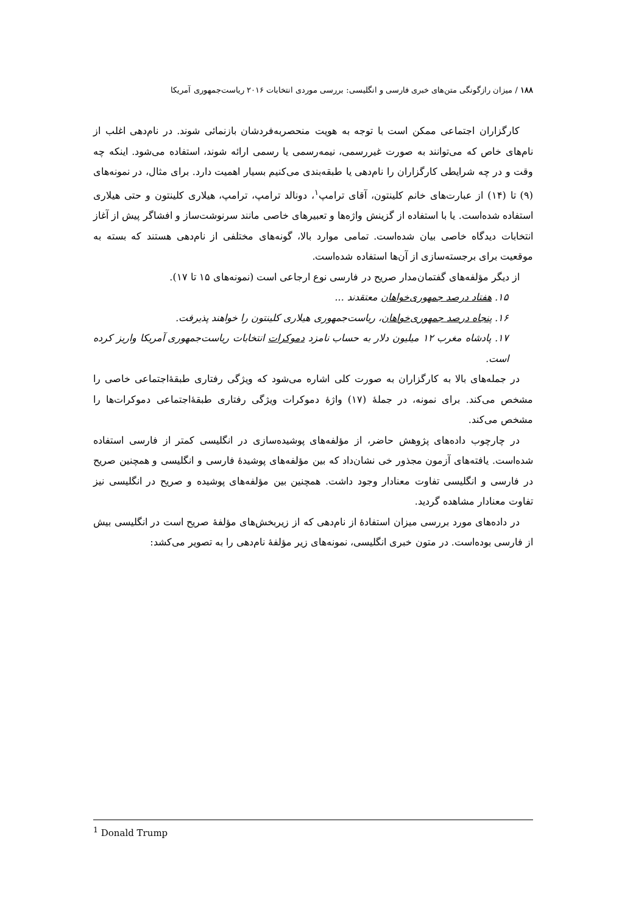۱۸۸ / میزان رازگونگی متن‌های خبری فارسی و انگلیسی: بررسی موردی انتخابات ۲۰۱۶ ریاست‌جمهوری آمریکا
کارگزاران اجتماعی ممکن است با توجه به هویت منحصربه‌فردشان بازنمائی شوند. در نام‌دهی اغلب از نام‌های خاص که می‌توانند به صورت غیررسمی، نیمه‌رسمی یا رسمی ارائه شوند، استفاده می‌شود. اینکه چه وقت و در چه شرایطی کارگزاران را نام‌دهی یا طبقه‌بندی می‌کنیم بسیار اهمیت دارد. برای مثال، در نمونه‌های (۹) تا (۱۴) از عبارت‌های خانم کلینتون، آقای ترامپ<sup>۱</sup>، دونالد ترامپ، ترامپ، هیلاری کلینتون و حتی هیلاری استفاده شده‌است. یا با استفاده از گزینش واژه‌ها و تعبیرهای خاصی مانند سرنوشت‌ساز و افشاگر پیش از آغاز انتخابات دیدگاه خاصی بیان شده‌است. تمامی موارد بالا، گونه‌های مختلفی از نام‌دهی هستند که بسته به موقعیت برای برجسته‌سازی از آن‌ها استفاده شده‌است.
از دیگر مؤلفه‌های گفتمان‌مدار صریح در فارسی نوع ارجاعی است (نمونه‌های ۱۵ تا ۱۷).
۱۵. هفتاد درصد جمهوری‌خواهان معتقدند ...
۱۶. پنجاه درصد جمهوری‌خواهان، ریاست‌جمهوری هیلاری کلینتون را خواهند پذیرفت.
۱۷. پادشاه مغرب ۱۲ میلیون دلار به حساب نامزد دموکرات انتخابات ریاست‌جمهوری آمریکا واریز کرده است.
در جمله‌های بالا به کارگزاران به صورت کلی اشاره می‌شود که ویژگی رفتاری طبقهٔ‌اجتماعی خاصی را مشخص می‌کند. برای نمونه، در جملهٔ (۱۷) واژهٔ دموکرات ویژگی رفتاری طبقهٔ‌اجتماعی دموکرات‌ها را مشخص می‌کند.
در چارچوب داده‌های پژوهش حاضر، از مؤلفه‌های پوشیده‌سازی در انگلیسی کمتر از فارسی استفاده شده‌است. یافته‌های آزمون مجذور خی نشان‌داد که بین مؤلفه‌های پوشیدهٔ فارسی و انگلیسی و همچنین صریح در فارسی و انگلیسی تفاوت معنادار وجود داشت. همچنین بین مؤلفه‌های پوشیده و صریح در انگلیسی نیز تفاوت معنادار مشاهده گردید.
در داده‌های مورد بررسی میزان استفادهٔ از نام‌دهی که از زیربخش‌های مؤلفهٔ صریح است در انگلیسی بیش از فارسی بوده‌است. در متون خبری انگلیسی، نمونه‌های زیر مؤلفهٔ نام‌دهی را به تصویر می‌کشد:
<sup>1</sup> Donald Trump